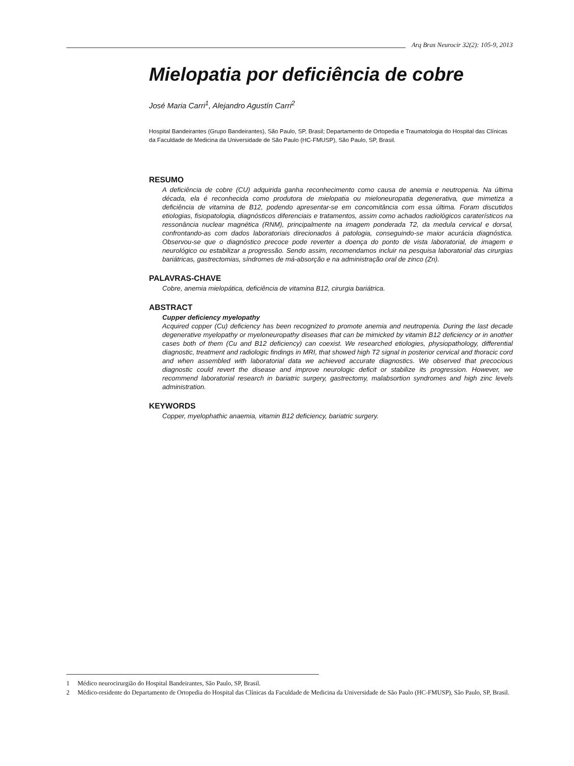Arq Bras Neurocir 32(2): 105-9, 2013
Mielopatia por deficiência de cobre
José Maria Carri<sup>1</sup>, Alejandro Agustín Carri<sup>2</sup>
Hospital Bandeirantes (Grupo Bandeirantes), São Paulo, SP, Brasil; Departamento de Ortopedia e Traumatologia do Hospital das Clínicas da Faculdade de Medicina da Universidade de São Paulo (HC-FMUSP), São Paulo, SP, Brasil.
RESUMO
A deficiência de cobre (CU) adquirida ganha reconhecimento como causa de anemia e neutropenia. Na última década, ela é reconhecida como produtora de mielopatia ou mieloneuropatia degenerativa, que mimetiza a deficiência de vitamina de B12, podendo apresentar-se em concomitância com essa última. Foram discutidos etiologias, fisiopatologia, diagnósticos diferenciais e tratamentos, assim como achados radiológicos caraterísticos na ressonância nuclear magnética (RNM), principalmente na imagem ponderada T2, da medula cervical e dorsal, confrontando-as com dados laboratoriais direcionados à patologia, conseguindo-se maior acurácia diagnóstica. Observou-se que o diagnóstico precoce pode reverter a doença do ponto de vista laboratorial, de imagem e neurológico ou estabilizar a progressão. Sendo assim, recomendamos incluir na pesquisa laboratorial das cirurgias bariátricas, gastrectomias, síndromes de má-absorção e na administração oral de zinco (Zn).
PALAVRAS-CHAVE
Cobre, anemia mielopática, deficiência de vitamina B12, cirurgia bariátrica.
ABSTRACT
Cupper deficiency myelopathy
Acquired copper (Cu) deficiency has been recognized to promote anemia and neutropenia. During the last decade degenerative myelopathy or myeloneuropathy diseases that can be mimicked by vitamin B12 deficiency or in another cases both of them (Cu and B12 deficiency) can coexist. We researched etiologies, physiopathology, differential diagnostic, treatment and radiologic findings in MRI, that showed high T2 signal in posterior cervical and thoracic cord and when assembled with laboratorial data we achieved accurate diagnostics. We observed that precocious diagnostic could revert the disease and improve neurologic deficit or stabilize its progression. However, we recommend laboratorial research in bariatric surgery, gastrectomy, malabsortion syndromes and high zinc levels administration.
KEYWORDS
Copper, myelophathic anaemia, vitamin B12 deficiency, bariatric surgery.
1 Médico neurocirurgião do Hospital Bandeirantes, São Paulo, SP, Brasil.
2 Médico-residente do Departamento de Ortopedia do Hospital das Clínicas da Faculdade de Medicina da Universidade de São Paulo (HC-FMUSP), São Paulo, SP, Brasil.